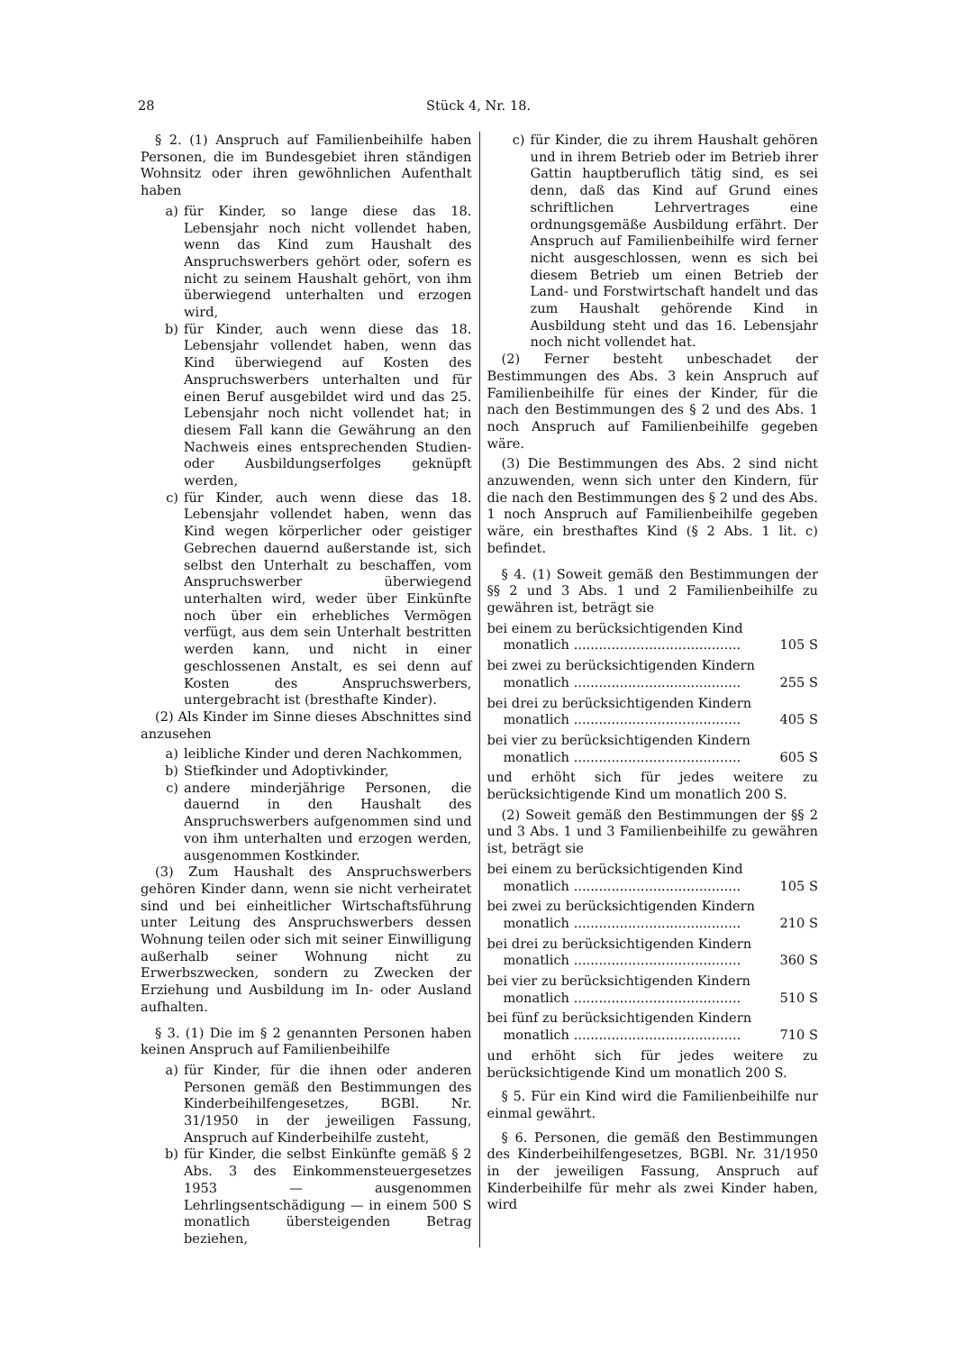28 Stück 4, Nr. 18.
§ 2. (1) Anspruch auf Familienbeihilfe haben Personen, die im Bundesgebiet ihren ständigen Wohnsitz oder ihren gewöhnlichen Aufenthalt haben
a) für Kinder, so lange diese das 18. Lebensjahr noch nicht vollendet haben, wenn das Kind zum Haushalt des Anspruchswerbers gehört oder, sofern es nicht zu seinem Haushalt gehört, von ihm überwiegend unterhalten und erzogen wird,
b) für Kinder, auch wenn diese das 18. Lebensjahr vollendet haben, wenn das Kind überwiegend auf Kosten des Anspruchswerbers unterhalten und für einen Beruf ausgebildet wird und das 25. Lebensjahr noch nicht vollendet hat; in diesem Fall kann die Gewährung an den Nachweis eines entsprechenden Studien- oder Ausbildungserfolges geknüpft werden,
c) für Kinder, auch wenn diese das 18. Lebensjahr vollendet haben, wenn das Kind wegen körperlicher oder geistiger Gebrechen dauernd außerstande ist, sich selbst den Unterhalt zu beschaffen, vom Anspruchswerber überwiegend unterhalten wird, weder über Einkünfte noch über ein erhebliches Vermögen verfügt, aus dem sein Unterhalt bestritten werden kann, und nicht in einer geschlossenen Anstalt, es sei denn auf Kosten des Anspruchswerbers, untergebracht ist (bresthafte Kinder).
(2) Als Kinder im Sinne dieses Abschnittes sind anzusehen
a) leibliche Kinder und deren Nachkommen,
b) Stiefkinder und Adoptivkinder,
c) andere minderjährige Personen, die dauernd in den Haushalt des Anspruchswerbers aufgenommen sind und von ihm unterhalten und erzogen werden, ausgenommen Kostkinder.
(3) Zum Haushalt des Anspruchswerbers gehören Kinder dann, wenn sie nicht verheiratet sind und bei einheitlicher Wirtschaftsführung unter Leitung des Anspruchswerbers dessen Wohnung teilen oder sich mit seiner Einwilligung außerhalb seiner Wohnung nicht zu Erwerbszwecken, sondern zu Zwecken der Erziehung und Ausbildung im In- oder Ausland aufhalten.
§ 3. (1) Die im § 2 genannten Personen haben keinen Anspruch auf Familienbeihilfe
a) für Kinder, für die ihnen oder anderen Personen gemäß den Bestimmungen des Kinderbeihilfengesetzes, BGBl. Nr. 31/1950 in der jeweiligen Fassung, Anspruch auf Kinderbeihilfe zusteht,
b) für Kinder, die selbst Einkünfte gemäß § 2 Abs. 3 des Einkommensteuergesetzes 1953 — ausgenommen Lehrlingsentschädigung — in einem 500 S monatlich übersteigenden Betrag beziehen,
c) für Kinder, die zu ihrem Haushalt gehören und in ihrem Betrieb oder im Betrieb ihrer Gattin hauptberuflich tätig sind, es sei denn, daß das Kind auf Grund eines schriftlichen Lehrvertrages eine ordnungsgemäße Ausbildung erfährt. Der Anspruch auf Familienbeihilfe wird ferner nicht ausgeschlossen, wenn es sich bei diesem Betrieb um einen Betrieb der Land- und Forstwirtschaft handelt und das zum Haushalt gehörende Kind in Ausbildung steht und das 16. Lebensjahr noch nicht vollendet hat.
(2) Ferner besteht unbeschadet der Bestimmungen des Abs. 3 kein Anspruch auf Familienbeihilfe für eines der Kinder, für die nach den Bestimmungen des § 2 und des Abs. 1 noch Anspruch auf Familienbeihilfe gegeben wäre.
(3) Die Bestimmungen des Abs. 2 sind nicht anzuwenden, wenn sich unter den Kindern, für die nach den Bestimmungen des § 2 und des Abs. 1 noch Anspruch auf Familienbeihilfe gegeben wäre, ein bresthaftes Kind (§ 2 Abs. 1 lit. c) befindet.
§ 4. (1) Soweit gemäß den Bestimmungen der §§ 2 und 3 Abs. 1 und 2 Familienbeihilfe zu gewähren ist, beträgt sie
bei einem zu berücksichtigenden Kind
monatlich ........................................ 105 S
bei zwei zu berücksichtigenden Kindern
monatlich ........................................ 255 S
bei drei zu berücksichtigenden Kindern
monatlich ........................................ 405 S
bei vier zu berücksichtigenden Kindern
monatlich ........................................ 605 S
und erhöht sich für jedes weitere zu berücksichtigende Kind um monatlich 200 S.
(2) Soweit gemäß den Bestimmungen der §§ 2 und 3 Abs. 1 und 3 Familienbeihilfe zu gewähren ist, beträgt sie
bei einem zu berücksichtigenden Kind
monatlich ........................................ 105 S
bei zwei zu berücksichtigenden Kindern
monatlich ........................................ 210 S
bei drei zu berücksichtigenden Kindern
monatlich ........................................ 360 S
bei vier zu berücksichtigenden Kindern
monatlich ........................................ 510 S
bei fünf zu berücksichtigenden Kindern
monatlich ........................................ 710 S
und erhöht sich für jedes weitere zu berücksichtigende Kind um monatlich 200 S.
§ 5. Für ein Kind wird die Familienbeihilfe nur einmal gewährt.
§ 6. Personen, die gemäß den Bestimmungen des Kinderbeihilfengesetzes, BGBl. Nr. 31/1950 in der jeweiligen Fassung, Anspruch auf Kinderbeihilfe für mehr als zwei Kinder haben, wird